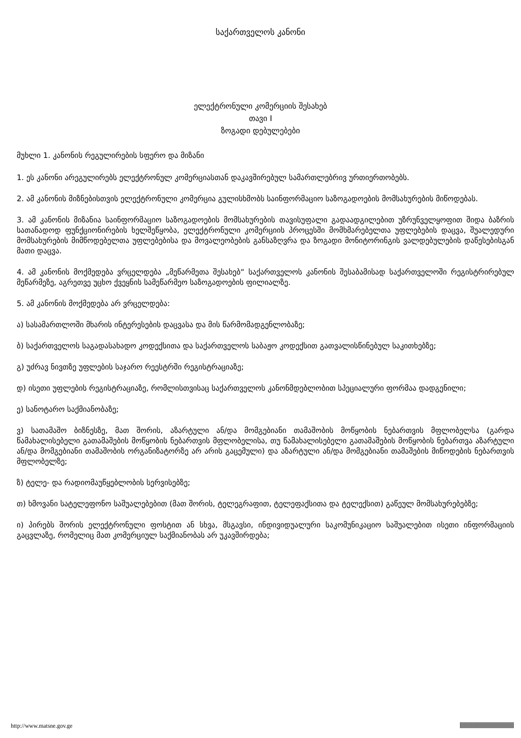საქართველოს კანონი
ელექტრონული კომერციის შესახებ
თავი I
ზოგადი დებულებები
მუხლი 1. კანონის რეგულირების სფერო და მიზანი
1. ეს კანონი არეგულირებს ელექტრონულ კომერციასთან დაკავშირებულ სამართლებრივ ურთიერთობებს.
2. ამ კანონის მიზნებისთვის ელექტრონული კომერცია გულისხმობს საინფორმაციო საზოგადოების მომსახურების მიწოდებას.
3. ამ კანონის მიზანია საინფორმაციო საზოგადოების მომსახურების თავისუფალი გადაადგილებით უზრუნველყოფით შიდა ბაზრის სათანადოდ ფუნქციონირების ხელშეწყობა, ელექტრონული კომერციის პროცესში მომხმარებელთა უფლებების დაცვა, შუალედური მომსახურების მიმწოდებელთა უფლებებისა და მოვალეობების განსაზღვრა და ზოგადი მონიტორინგის ვალდებულების დაწესებისგან მათი დაცვა.
4. ამ კანონის მოქმედება ვრცელდება „მეწარმეთა შესახებ“ საქართველოს კანონის შესაბამისად საქართველოში რეგისტრირებულ მეწარმეზე, აგრეთვე უცხო ქვეყნის სამეწარმეო საზოგადოების ფილიალზე.
5. ამ კანონის მოქმედება არ ვრცელდება:
ა) სასამართლოში მხარის ინტერესების დაცვასა და მის წარმომადგენლობაზე;
ბ) საქართველოს საგადასახადო კოდექსითა და საქართველოს საბაჟო კოდექსით გათვალისწინებულ საკითხებზე;
გ) უძრავ ნივთზე უფლების საჯარო რეესტრში რეგისტრაციაზე;
დ) ისეთი უფლების რეგისტრაციაზე, რომლისთვისაც საქართველოს კანონმდებლობით სპეციალური ფორმაა დადგენილი;
ე) სანოტარო საქმიანობაზე;
ვ) სათამაშო ბიზნესზე, მათ შორის, აზარტული ან/და მომგებიანი თამაშობის მოწყობის ნებართვის მფლობელსა (გარდა წამახალისებელი გათამაშების მოწყობის ნებართვის მფლობელისა, თუ წამახალისებელი გათამაშების მოწყობის ნებართვა აზარტული ან/და მომგებიანი თამაშობის ორგანიზატორზე არ არის გაცემული) და აზარტული ან/და მომგებიანი თამაშების მიწოდების ნებართვის მფლობელზე;
ზ) ტელე- და რადიომაუწყებლობის სერვისებზე;
თ) ხმოვანი სატელეფონო საშუალებებით (მათ შორის, ტელეგრაფით, ტელეფაქსითა და ტელექსით) გაწეულ მომსახურებებზე;
ი) პირებს შორის ელექტრონული ფოსტით ან სხვა, მსგავსი, ინდივიდუალური საკომუნიკაციო საშუალებით ისეთი ინფორმაციის გაცვლაზე, რომელიც მათ კომერციულ საქმიანობას არ უკავშირდება;
http://www.matsne.gov.ge